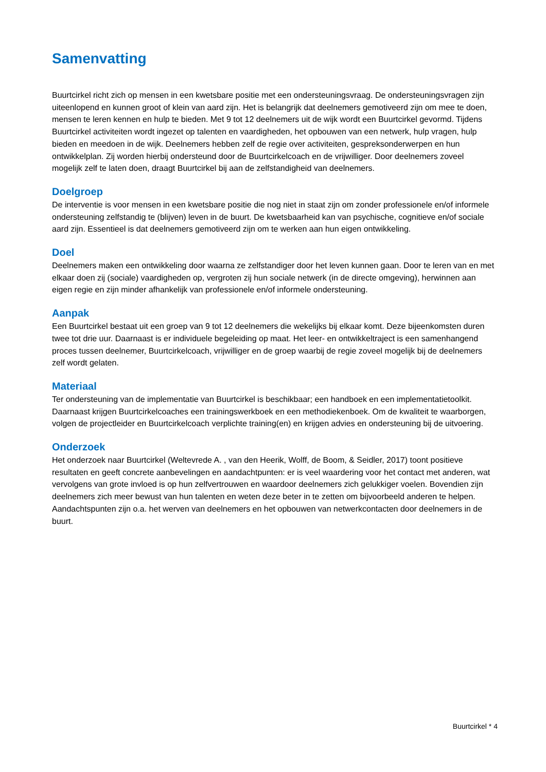Samenvatting
Buurtcirkel richt zich op mensen in een kwetsbare positie met een ondersteuningsvraag. De ondersteuningsvragen zijn uiteenlopend en kunnen groot of klein van aard zijn. Het is belangrijk dat deelnemers gemotiveerd zijn om mee te doen, mensen te leren kennen en hulp te bieden. Met 9 tot 12 deelnemers uit de wijk wordt een Buurtcirkel gevormd. Tijdens Buurtcirkel activiteiten wordt ingezet op talenten en vaardigheden, het opbouwen van een netwerk, hulp vragen, hulp bieden en meedoen in de wijk. Deelnemers hebben zelf de regie over activiteiten, gespreksonderwerpen en hun ontwikkelplan. Zij worden hierbij ondersteund door de Buurtcirkelcoach en de vrijwilliger. Door deelnemers zoveel mogelijk zelf te laten doen, draagt Buurtcirkel bij aan de zelfstandigheid van deelnemers.
Doelgroep
De interventie is voor mensen in een kwetsbare positie die nog niet in staat zijn om zonder professionele en/of informele ondersteuning zelfstandig te (blijven) leven in de buurt. De kwetsbaarheid kan van psychische, cognitieve en/of sociale aard zijn. Essentieel is dat deelnemers gemotiveerd zijn om te werken aan hun eigen ontwikkeling.
Doel
Deelnemers maken een ontwikkeling door waarna ze zelfstandiger door het leven kunnen gaan. Door te leren van en met elkaar doen zij (sociale) vaardigheden op, vergroten zij hun sociale netwerk (in de directe omgeving), herwinnen aan eigen regie en zijn minder afhankelijk van professionele en/of informele ondersteuning.
Aanpak
Een Buurtcirkel bestaat uit een groep van 9 tot 12 deelnemers die wekelijks bij elkaar komt. Deze bijeenkomsten duren twee tot drie uur. Daarnaast is er individuele begeleiding op maat. Het leer- en ontwikkeltraject is een samenhangend proces tussen deelnemer, Buurtcirkelcoach, vrijwilliger en de groep waarbij de regie zoveel mogelijk bij de deelnemers zelf wordt gelaten.
Materiaal
Ter ondersteuning van de implementatie van Buurtcirkel is beschikbaar; een handboek en een implementatietoolkit. Daarnaast krijgen Buurtcirkelcoaches een trainingswerkboek en een methodiekenboek. Om de kwaliteit te waarborgen, volgen de projectleider en Buurtcirkelcoach verplichte training(en) en krijgen advies en ondersteuning bij de uitvoering.
Onderzoek
Het onderzoek naar Buurtcirkel (Weltevrede A. , van den Heerik, Wolff, de Boom, & Seidler, 2017) toont positieve resultaten en geeft concrete aanbevelingen en aandachtpunten: er is veel waardering voor het contact met anderen, wat vervolgens van grote invloed is op hun zelfvertrouwen en waardoor deelnemers zich gelukkiger voelen. Bovendien zijn deelnemers zich meer bewust van hun talenten en weten deze beter in te zetten om bijvoorbeeld anderen te helpen. Aandachtspunten zijn o.a. het werven van deelnemers en het opbouwen van netwerkcontacten door deelnemers in de buurt.
Buurtcirkel * 4